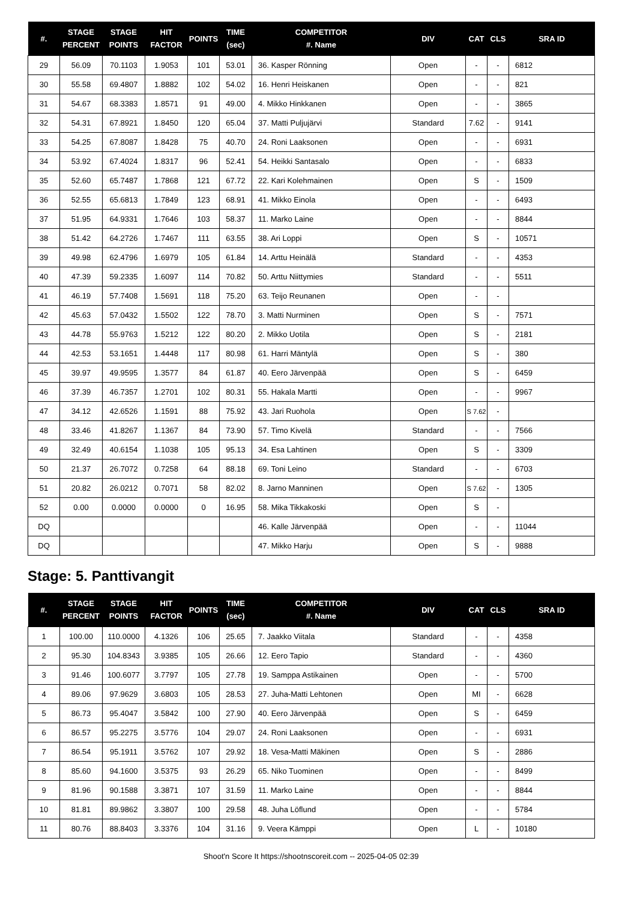| #. | STAGE PERCENT | STAGE POINTS | HIT FACTOR | POINTS | TIME (sec) | COMPETITOR #. Name | DIV | CAT | CLS | SRA ID |
| --- | --- | --- | --- | --- | --- | --- | --- | --- | --- | --- |
| 29 | 56.09 | 70.1103 | 1.9053 | 101 | 53.01 | 36. Kasper Rönning | Open | - | - | 6812 |
| 30 | 55.58 | 69.4807 | 1.8882 | 102 | 54.02 | 16. Henri Heiskanen | Open | - | - | 821 |
| 31 | 54.67 | 68.3383 | 1.8571 | 91 | 49.00 | 4. Mikko Hinkkanen | Open | - | - | 3865 |
| 32 | 54.31 | 67.8921 | 1.8450 | 120 | 65.04 | 37. Matti Puljujärvi | Standard | 7.62 | - | 9141 |
| 33 | 54.25 | 67.8087 | 1.8428 | 75 | 40.70 | 24. Roni Laaksonen | Open | - | - | 6931 |
| 34 | 53.92 | 67.4024 | 1.8317 | 96 | 52.41 | 54. Heikki Santasalo | Open | - | - | 6833 |
| 35 | 52.60 | 65.7487 | 1.7868 | 121 | 67.72 | 22. Kari Kolehmainen | Open | S | - | 1509 |
| 36 | 52.55 | 65.6813 | 1.7849 | 123 | 68.91 | 41. Mikko Einola | Open | - | - | 6493 |
| 37 | 51.95 | 64.9331 | 1.7646 | 103 | 58.37 | 11. Marko Laine | Open | - | - | 8844 |
| 38 | 51.42 | 64.2726 | 1.7467 | 111 | 63.55 | 38. Ari Loppi | Open | S | - | 10571 |
| 39 | 49.98 | 62.4796 | 1.6979 | 105 | 61.84 | 14. Arttu Heinälä | Standard | - | - | 4353 |
| 40 | 47.39 | 59.2335 | 1.6097 | 114 | 70.82 | 50. Arttu Niittymies | Standard | - | - | 5511 |
| 41 | 46.19 | 57.7408 | 1.5691 | 118 | 75.20 | 63. Teijo Reunanen | Open | - | - | |
| 42 | 45.63 | 57.0432 | 1.5502 | 122 | 78.70 | 3. Matti Nurminen | Open | S | - | 7571 |
| 43 | 44.78 | 55.9763 | 1.5212 | 122 | 80.20 | 2. Mikko Uotila | Open | S | - | 2181 |
| 44 | 42.53 | 53.1651 | 1.4448 | 117 | 80.98 | 61. Harri Mäntylä | Open | S | - | 380 |
| 45 | 39.97 | 49.9595 | 1.3577 | 84 | 61.87 | 40. Eero Järvenpää | Open | S | - | 6459 |
| 46 | 37.39 | 46.7357 | 1.2701 | 102 | 80.31 | 55. Hakala Martti | Open | - | - | 9967 |
| 47 | 34.12 | 42.6526 | 1.1591 | 88 | 75.92 | 43. Jari Ruohola | Open | S 7.62 | - | |
| 48 | 33.46 | 41.8267 | 1.1367 | 84 | 73.90 | 57. Timo Kivelä | Standard | - | - | 7566 |
| 49 | 32.49 | 40.6154 | 1.1038 | 105 | 95.13 | 34. Esa Lahtinen | Open | S | - | 3309 |
| 50 | 21.37 | 26.7072 | 0.7258 | 64 | 88.18 | 69. Toni Leino | Standard | - | - | 6703 |
| 51 | 20.82 | 26.0212 | 0.7071 | 58 | 82.02 | 8. Jarno Manninen | Open | S 7.62 | - | 1305 |
| 52 | 0.00 | 0.0000 | 0.0000 | 0 | 16.95 | 58. Mika Tikkakoski | Open | S | - | |
| DQ | | | | | | 46. Kalle Järvenpää | Open | - | - | 11044 |
| DQ | | | | | | 47. Mikko Harju | Open | S | - | 9888 |
Stage: 5. Panttivangit
| #. | STAGE PERCENT | STAGE POINTS | HIT FACTOR | POINTS | TIME (sec) | COMPETITOR #. Name | DIV | CAT | CLS | SRA ID |
| --- | --- | --- | --- | --- | --- | --- | --- | --- | --- | --- |
| 1 | 100.00 | 110.0000 | 4.1326 | 106 | 25.65 | 7. Jaakko Viitala | Standard | - | - | 4358 |
| 2 | 95.30 | 104.8343 | 3.9385 | 105 | 26.66 | 12. Eero Tapio | Standard | - | - | 4360 |
| 3 | 91.46 | 100.6077 | 3.7797 | 105 | 27.78 | 19. Samppa Astikainen | Open | - | - | 5700 |
| 4 | 89.06 | 97.9629 | 3.6803 | 105 | 28.53 | 27. Juha-Matti Lehtonen | Open | MI | - | 6628 |
| 5 | 86.73 | 95.4047 | 3.5842 | 100 | 27.90 | 40. Eero Järvenpää | Open | S | - | 6459 |
| 6 | 86.57 | 95.2275 | 3.5776 | 104 | 29.07 | 24. Roni Laaksonen | Open | - | - | 6931 |
| 7 | 86.54 | 95.1911 | 3.5762 | 107 | 29.92 | 18. Vesa-Matti Mäkinen | Open | S | - | 2886 |
| 8 | 85.60 | 94.1600 | 3.5375 | 93 | 26.29 | 65. Niko Tuominen | Open | - | - | 8499 |
| 9 | 81.96 | 90.1588 | 3.3871 | 107 | 31.59 | 11. Marko Laine | Open | - | - | 8844 |
| 10 | 81.81 | 89.9862 | 3.3807 | 100 | 29.58 | 48. Juha Löflund | Open | - | - | 5784 |
| 11 | 80.76 | 88.8403 | 3.3376 | 104 | 31.16 | 9. Veera Kämppi | Open | L | - | 10180 |
Shoot'n Score It https://shootnscoreit.com -- 2025-04-05 02:39